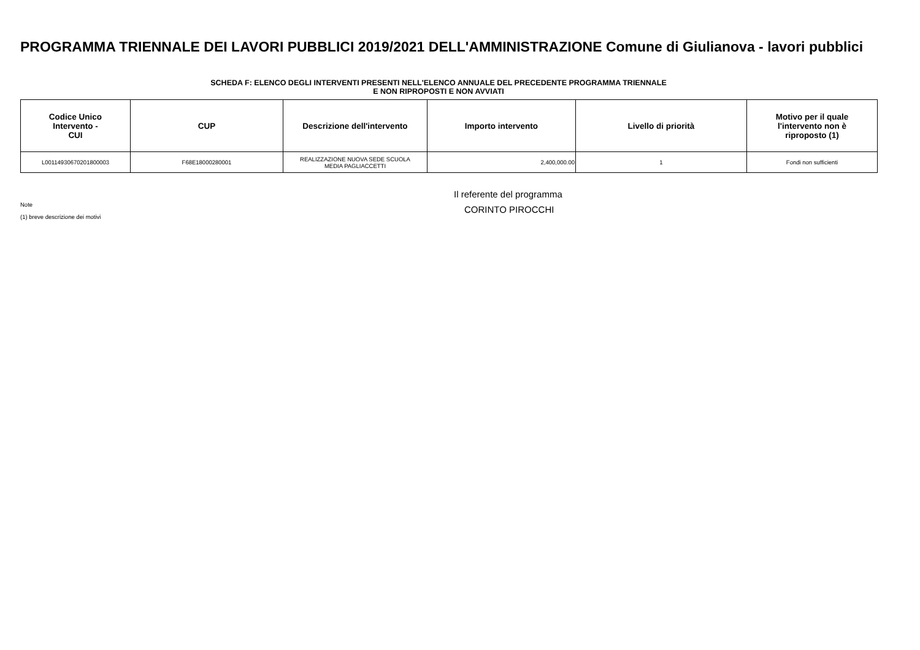PROGRAMMA TRIENNALE DEI LAVORI PUBBLICI 2019/2021 DELL'AMMINISTRAZIONE Comune di Giulianova - lavori pubblici
SCHEDA F: ELENCO DEGLI INTERVENTI PRESENTI NELL'ELENCO ANNUALE DEL PRECEDENTE PROGRAMMA TRIENNALE
E NON RIPROPOSTI E NON AVVIATI
| Codice Unico Intervento - CUI | CUP | Descrizione dell'intervento | Importo intervento | Livello di priorità | Motivo per il quale l'intervento non è riproposto (1) |
| --- | --- | --- | --- | --- | --- |
| L00114930670201800003 | F68E18000280001 | REALIZZAZIONE NUOVA SEDE SCUOLA MEDIA PAGLIACCETTI | 2,400,000.00 | 1 | Fondi non sufficienti |
Il referente del programma
CORINTO PIROCCHI
Note
(1) breve descrizione dei motivi